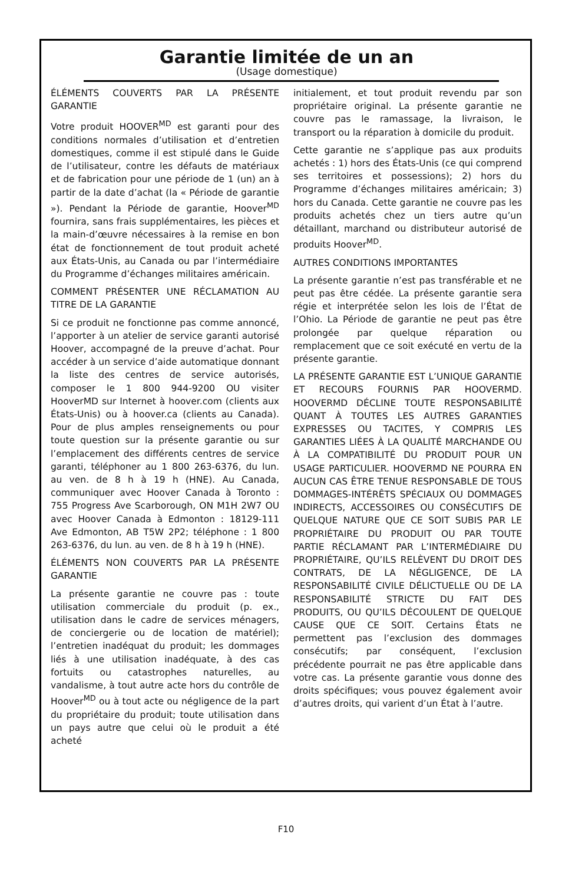Garantie limitée de un an
(Usage domestique)
ÉLÉMENTS COUVERTS PAR LA PRÉSENTE GARANTIE
Votre produit HOOVER<sup>MD</sup> est garanti pour des conditions normales d’utilisation et d’entretien domestiques, comme il est stipulé dans le Guide de l’utilisateur, contre les défauts de matériaux et de fabrication pour une période de 1 (un) an à partir de la date d’achat (la « Période de garantie »). Pendant la Période de garantie, Hoover<sup>MD</sup> fournira, sans frais supplémentaires, les pièces et la main-d’œuvre nécessaires à la remise en bon état de fonctionnement de tout produit acheté aux États-Unis, au Canada ou par l’intermédiaire du Programme d’échanges militaires américain.
COMMENT PRÉSENTER UNE RÉCLAMATION AU TITRE DE LA GARANTIE
Si ce produit ne fonctionne pas comme annoncé, l’apporter à un atelier de service garanti autorisé Hoover, accompagné de la preuve d’achat. Pour accéder à un service d’aide automatique donnant la liste des centres de service autorisés, composer le 1 800 944-9200 OU visiter HooverMD sur Internet à hoover.com (clients aux États-Unis) ou à hoover.ca (clients au Canada). Pour de plus amples renseignements ou pour toute question sur la présente garantie ou sur l’emplacement des différents centres de service garanti, téléphoner au 1 800 263-6376, du lun. au ven. de 8 h à 19 h (HNE). Au Canada, communiquer avec Hoover Canada à Toronto : 755 Progress Ave Scarborough, ON M1H 2W7 OU avec Hoover Canada à Edmonton : 18129-111 Ave Edmonton, AB T5W 2P2; téléphone : 1 800 263-6376, du lun. au ven. de 8 h à 19 h (HNE).
ÉLÉMENTS NON COUVERTS PAR LA PRÉSENTE GARANTIE
La présente garantie ne couvre pas : toute utilisation commerciale du produit (p. ex., utilisation dans le cadre de services ménagers, de conciergerie ou de location de matériel); l’entretien inadéquat du produit; les dommages liés à une utilisation inadéquate, à des cas fortuits ou catastrophes naturelles, au vandalisme, à tout autre acte hors du contrôle de Hoover<sup>MD</sup> ou à tout acte ou négligence de la part du propriétaire du produit; toute utilisation dans un pays autre que celui où le produit a été acheté
initialement, et tout produit revendu par son propriétaire original. La présente garantie ne couvre pas le ramassage, la livraison, le transport ou la réparation à domicile du produit.
Cette garantie ne s’applique pas aux produits achetés : 1) hors des États-Unis (ce qui comprend ses territoires et possessions); 2) hors du Programme d’échanges militaires américain; 3) hors du Canada. Cette garantie ne couvre pas les produits achetés chez un tiers autre qu’un détaillant, marchand ou distributeur autorisé de produits Hoover<sup>MD</sup>.
AUTRES CONDITIONS IMPORTANTES
La présente garantie n’est pas transférable et ne peut pas être cédée. La présente garantie sera régie et interprétée selon les lois de l’État de l’Ohio. La Période de garantie ne peut pas être prolongée par quelque réparation ou remplacement que ce soit exécuté en vertu de la présente garantie.
LA PRÉSENTE GARANTIE EST L’UNIQUE GARANTIE ET RECOURS FOURNIS PAR HOOVERMD. HOOVERMD DÉCLINE TOUTE RESPONSABILITÉ QUANT À TOUTES LES AUTRES GARANTIES EXPRESSES OU TACITES, Y COMPRIS LES GARANTIES LIÉES À LA QUALITÉ MARCHANDE OU À LA COMPATIBILITÉ DU PRODUIT POUR UN USAGE PARTICULIER. HOOVERMD NE POURRA EN AUCUN CAS ÊTRE TENUE RESPONSABLE DE TOUS DOMMAGES-INTÉRÊTS SPÉCIAUX OU DOMMAGES INDIRECTS, ACCESSOIRES OU CONSÉCUTIFS DE QUELQUE NATURE QUE CE SOIT SUBIS PAR LE PROPRIÉTAIRE DU PRODUIT OU PAR TOUTE PARTIE RÉCLAMANT PAR L’INTERMÉDIAIRE DU PROPRIÉTAIRE, QU’ILS RELÈVENT DU DROIT DES CONTRATS, DE LA NÉGLIGENCE, DE LA RESPONSABILITÉ CIVILE DÉLICTUELLE OU DE LA RESPONSABILITÉ STRICTE DU FAIT DES PRODUITS, OU QU’ILS DÉCOULENT DE QUELQUE CAUSE QUE CE SOIT. Certains États ne permettent pas l’exclusion des dommages consécutifs; par conséquent, l’exclusion précédente pourrait ne pas être applicable dans votre cas. La présente garantie vous donne des droits spécifiques; vous pouvez également avoir d’autres droits, qui varient d’un État à l’autre.
F10